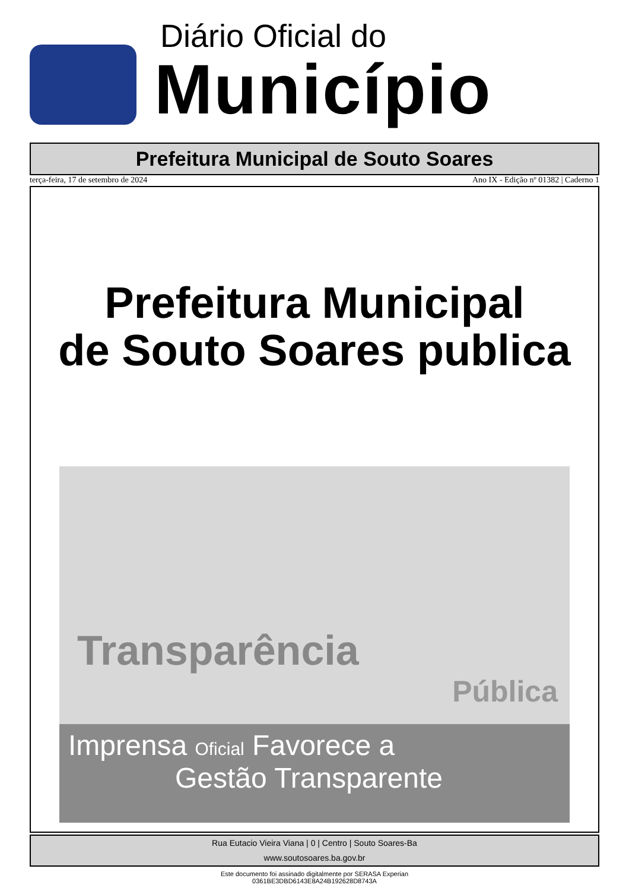Diário Oficial do
Município
Prefeitura Municipal de Souto Soares
terça-feira, 17 de setembro de 2024 Ano IX - Edição nº 01382 | Caderno 1
Prefeitura Municipal
de Souto Soares publica
Transparência
Pública
Imprensa Oficial Favorece a
Gestão Transparente
Rua Eutacio Vieira Viana | 0 | Centro | Souto Soares-Ba
www.soutosoares.ba.gov.br
Este documento foi assinado digitalmente por SERASA Experian
0361BE3DBD6143E8A24B192628D8743A